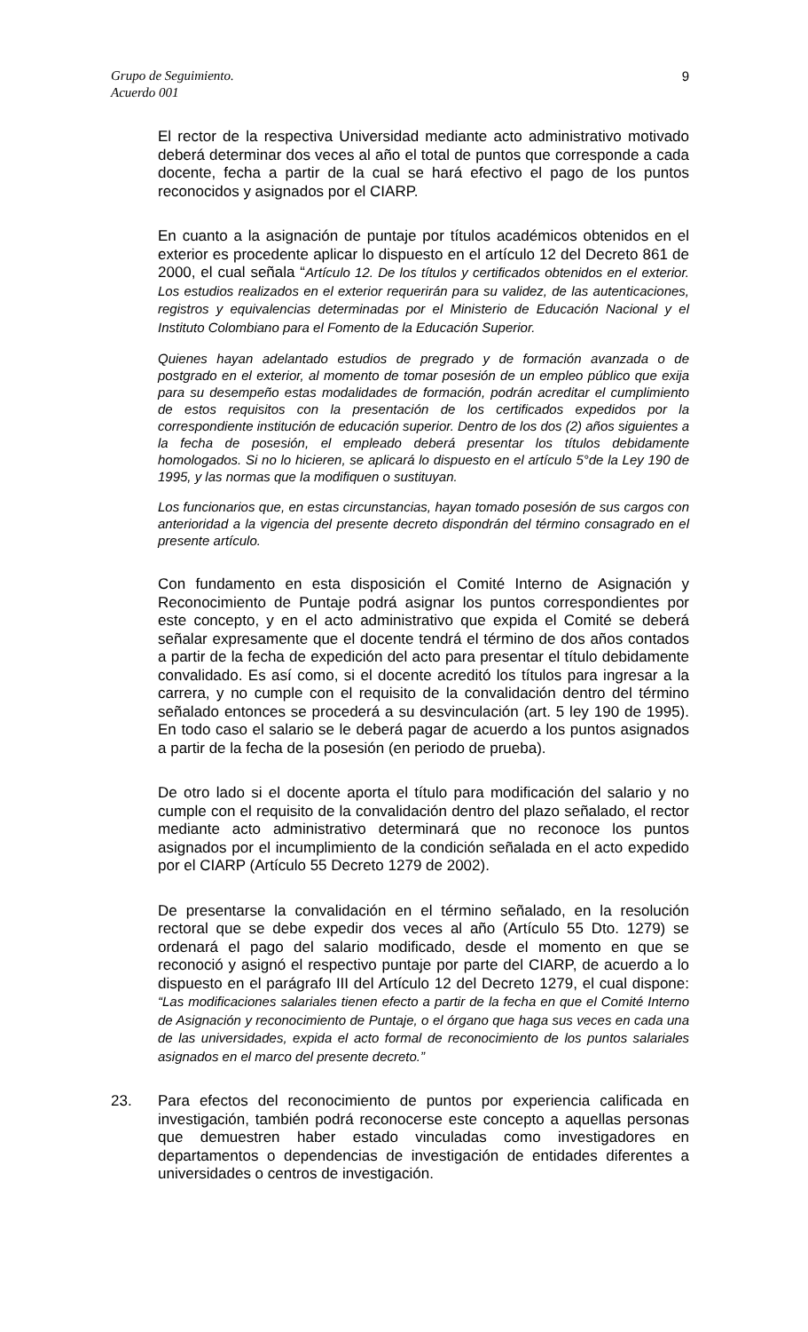Grupo de Seguimiento.
Acuerdo 001
9
El rector de la respectiva Universidad mediante acto administrativo motivado deberá determinar dos veces al año el total de puntos que corresponde a cada docente, fecha a partir de la cual se hará efectivo el pago de los puntos reconocidos y asignados por el CIARP.
En cuanto a la asignación de puntaje por títulos académicos obtenidos en el exterior es procedente aplicar lo dispuesto en el artículo 12 del Decreto 861 de 2000, el cual señala “Artículo 12. De los títulos y certificados obtenidos en el exterior. Los estudios realizados en el exterior requerirán para su validez, de las autenticaciones, registros y equivalencias determinadas por el Ministerio de Educación Nacional y el Instituto Colombiano para el Fomento de la Educación Superior.
Quienes hayan adelantado estudios de pregrado y de formación avanzada o de postgrado en el exterior, al momento de tomar posesión de un empleo público que exija para su desempeño estas modalidades de formación, podrán acreditar el cumplimiento de estos requisitos con la presentación de los certificados expedidos por la correspondiente institución de educación superior. Dentro de los dos (2) años siguientes a la fecha de posesión, el empleado deberá presentar los títulos debidamente homologados. Si no lo hicieren, se aplicará lo dispuesto en el artículo 5°de la Ley 190 de 1995, y las normas que la modifiquen o sustituyan.
Los funcionarios que, en estas circunstancias, hayan tomado posesión de sus cargos con anterioridad a la vigencia del presente decreto dispondrán del término consagrado en el presente artículo.
Con fundamento en esta disposición el Comité Interno de Asignación y Reconocimiento de Puntaje podrá asignar los puntos correspondientes por este concepto, y en el acto administrativo que expida el Comité se deberá señalar expresamente que el docente tendrá el término de dos años contados a partir de la fecha de expedición del acto para presentar el título debidamente convalidado. Es así como, si el docente acreditó los títulos para ingresar a la carrera, y no cumple con el requisito de la convalidación dentro del término señalado entonces se procederá a su desvinculación (art. 5 ley 190 de 1995). En todo caso el salario se le deberá pagar de acuerdo a los puntos asignados a partir de la fecha de la posesión (en periodo de prueba).
De otro lado si el docente aporta el título para modificación del salario y no cumple con el requisito de la convalidación dentro del plazo señalado, el rector mediante acto administrativo determinará que no reconoce los puntos asignados por el incumplimiento de la condición señalada en el acto expedido por el CIARP (Artículo 55 Decreto 1279 de 2002).
De presentarse la convalidación en el término señalado, en la resolución rectoral que se debe expedir dos veces al año (Artículo 55 Dto. 1279) se ordenará el pago del salario modificado, desde el momento en que se reconoció y asignó el respectivo puntaje por parte del CIARP, de acuerdo a lo dispuesto en el parágrafo III del Artículo 12 del Decreto 1279, el cual dispone: “Las modificaciones salariales tienen efecto a partir de la fecha en que el Comité Interno de Asignación y reconocimiento de Puntaje, o el órgano que haga sus veces en cada una de las universidades, expida el acto formal de reconocimiento de los puntos salariales asignados en el marco del presente decreto.”
23. Para efectos del reconocimiento de puntos por experiencia calificada en investigación, también podrá reconocerse este concepto a aquellas personas que demuestren haber estado vinculadas como investigadores en departamentos o dependencias de investigación de entidades diferentes a universidades o centros de investigación.